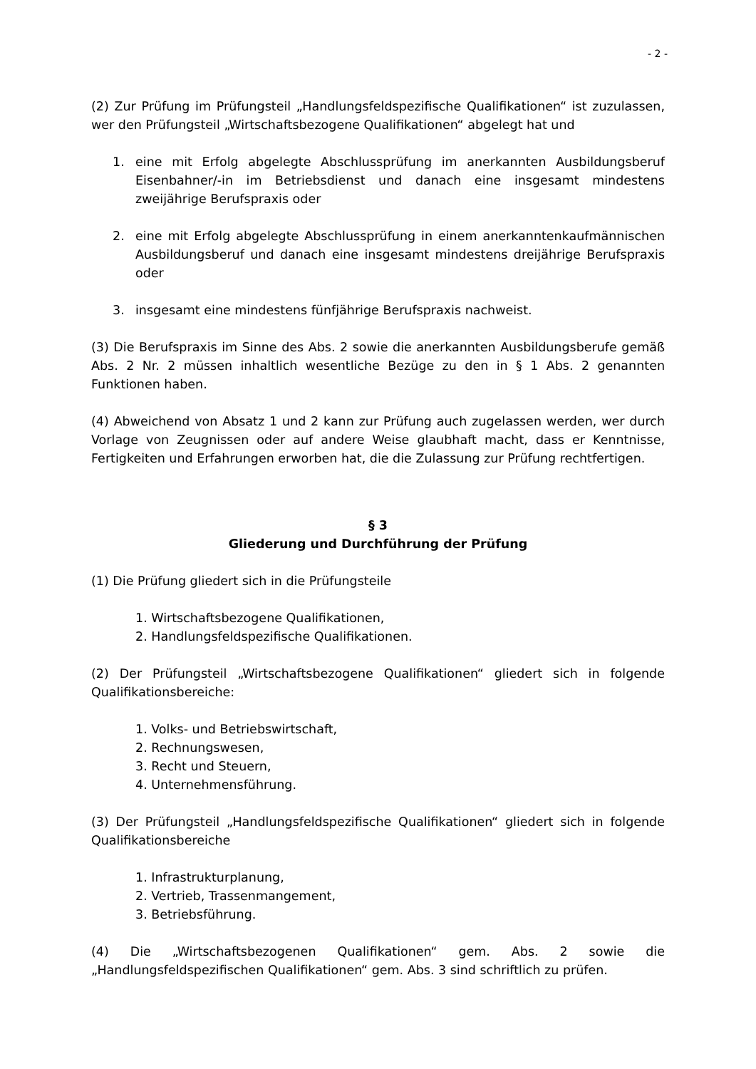- 2 -
(2) Zur Prüfung im Prüfungsteil „Handlungsfeldspezifische Qualifikationen“ ist zuzulassen, wer den Prüfungsteil „Wirtschaftsbezogene Qualifikationen“ abgelegt hat und
1. eine mit Erfolg abgelegte Abschlussprüfung im anerkannten Ausbildungsberuf Eisenbahner/-in im Betriebsdienst und danach eine insgesamt mindestens zweijährige Berufspraxis oder
2. eine mit Erfolg abgelegte Abschlussprüfung in einem anerkanntenkaufmännischen Ausbildungsberuf und danach eine insgesamt mindestens dreijährige Berufspraxis oder
3. insgesamt eine mindestens fünfjährige Berufspraxis nachweist.
(3) Die Berufspraxis im Sinne des Abs. 2 sowie die anerkannten Ausbildungsberufe gemäß Abs. 2 Nr. 2 müssen inhaltlich wesentliche Bezüge zu den in § 1 Abs. 2 genannten Funktionen haben.
(4) Abweichend von Absatz 1 und 2 kann zur Prüfung auch zugelassen werden, wer durch Vorlage von Zeugnissen oder auf andere Weise glaubhaft macht, dass er Kenntnisse, Fertigkeiten und Erfahrungen erworben hat, die die Zulassung zur Prüfung rechtfertigen.
§ 3
Gliederung und Durchführung der Prüfung
(1) Die Prüfung gliedert sich in die Prüfungsteile
1. Wirtschaftsbezogene Qualifikationen,
2. Handlungsfeldspezifische Qualifikationen.
(2) Der Prüfungsteil „Wirtschaftsbezogene Qualifikationen“ gliedert sich in folgende Qualifikationsbereiche:
1. Volks- und Betriebswirtschaft,
2. Rechnungswesen,
3. Recht und Steuern,
4. Unternehmensführung.
(3) Der Prüfungsteil „Handlungsfeldspezifische Qualifikationen“ gliedert sich in folgende Qualifikationsbereiche
1. Infrastrukturplanung,
2. Vertrieb, Trassenmangement,
3. Betriebsführung.
(4) Die „Wirtschaftsbezogenen Qualifikationen“ gem. Abs. 2 sowie die „Handlungsfeldspezifischen Qualifikationen“ gem. Abs. 3 sind schriftlich zu prüfen.